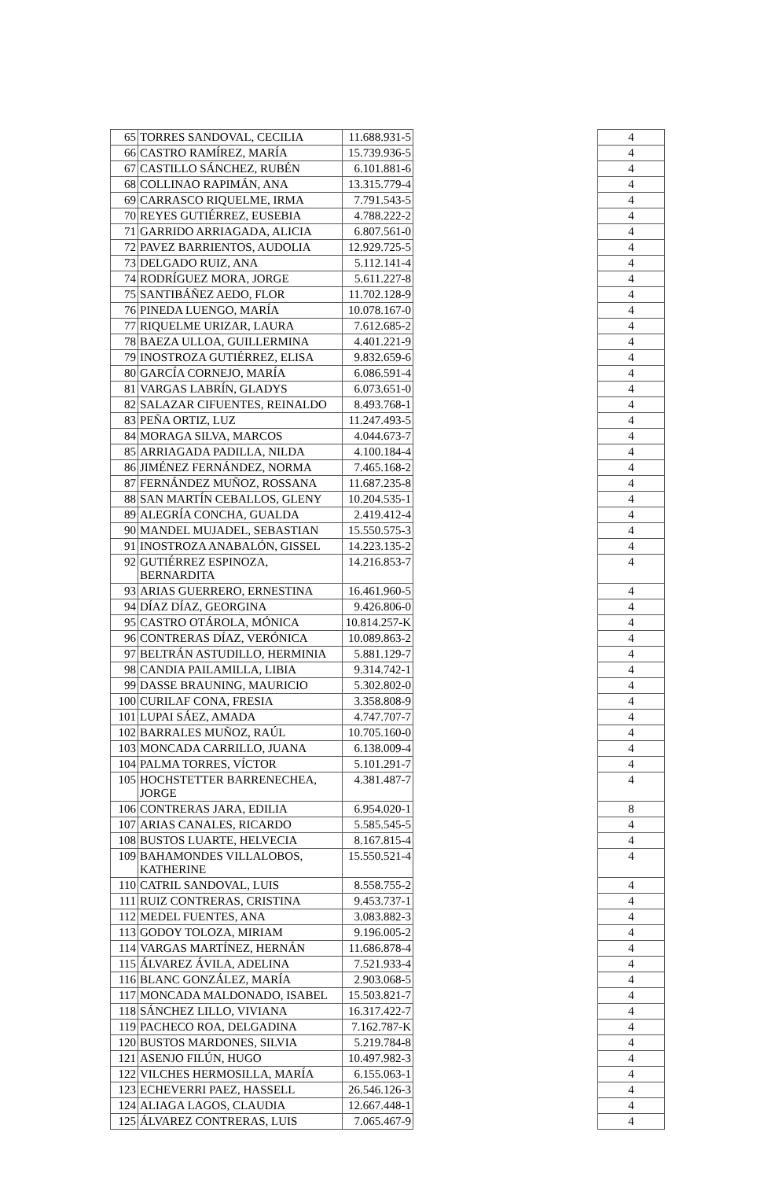| 65 | TORRES SANDOVAL, CECILIA | 11.688.931-5 | | 4 |
| 66 | CASTRO RAMÍREZ, MARÍA | 15.739.936-5 | | 4 |
| 67 | CASTILLO SÁNCHEZ, RUBÉN | 6.101.881-6 | | 4 |
| 68 | COLLINAO RAPIMÁN, ANA | 13.315.779-4 | | 4 |
| 69 | CARRASCO RIQUELME, IRMA | 7.791.543-5 | | 4 |
| 70 | REYES GUTIÉRREZ, EUSEBIA | 4.788.222-2 | | 4 |
| 71 | GARRIDO ARRIAGADA, ALICIA | 6.807.561-0 | | 4 |
| 72 | PAVEZ BARRIENTOS, AUDOLIA | 12.929.725-5 | | 4 |
| 73 | DELGADO RUIZ, ANA | 5.112.141-4 | | 4 |
| 74 | RODRÍGUEZ MORA, JORGE | 5.611.227-8 | | 4 |
| 75 | SANTIBÁÑEZ AEDO, FLOR | 11.702.128-9 | | 4 |
| 76 | PINEDA LUENGO, MARÍA | 10.078.167-0 | | 4 |
| 77 | RIQUELME URIZAR, LAURA | 7.612.685-2 | | 4 |
| 78 | BAEZA ULLOA, GUILLERMINA | 4.401.221-9 | | 4 |
| 79 | INOSTROZA GUTIÉRREZ, ELISA | 9.832.659-6 | | 4 |
| 80 | GARCÍA CORNEJO, MARÍA | 6.086.591-4 | | 4 |
| 81 | VARGAS LABRÍN, GLADYS | 6.073.651-0 | | 4 |
| 82 | SALAZAR CIFUENTES, REINALDO | 8.493.768-1 | | 4 |
| 83 | PEÑA ORTIZ, LUZ | 11.247.493-5 | | 4 |
| 84 | MORAGA SILVA, MARCOS | 4.044.673-7 | | 4 |
| 85 | ARRIAGADA PADILLA, NILDA | 4.100.184-4 | | 4 |
| 86 | JIMÉNEZ FERNÁNDEZ, NORMA | 7.465.168-2 | | 4 |
| 87 | FERNÁNDEZ MUÑOZ, ROSSANA | 11.687.235-8 | | 4 |
| 88 | SAN MARTÍN CEBALLOS, GLENY | 10.204.535-1 | | 4 |
| 89 | ALEGRÍA CONCHA, GUALDA | 2.419.412-4 | | 4 |
| 90 | MANDEL MUJADEL, SEBASTIAN | 15.550.575-3 | | 4 |
| 91 | INOSTROZA ANABALÓN, GISSEL | 14.223.135-2 | | 4 |
| 92 | GUTIÉRREZ ESPINOZA, BERNARDITA | 14.216.853-7 | | 4 |
| 93 | ARIAS GUERRERO, ERNESTINA | 16.461.960-5 | | 4 |
| 94 | DÍAZ DÍAZ, GEORGINA | 9.426.806-0 | | 4 |
| 95 | CASTRO OTÁROLA, MÓNICA | 10.814.257-K | | 4 |
| 96 | CONTRERAS DÍAZ, VERÓNICA | 10.089.863-2 | | 4 |
| 97 | BELTRÁN ASTUDILLO, HERMINIA | 5.881.129-7 | | 4 |
| 98 | CANDIA PAILAMILLA, LIBIA | 9.314.742-1 | | 4 |
| 99 | DASSE BRAUNING, MAURICIO | 5.302.802-0 | | 4 |
| 100 | CURILAF CONA, FRESIA | 3.358.808-9 | | 4 |
| 101 | LUPAI SÁEZ, AMADA | 4.747.707-7 | | 4 |
| 102 | BARRALES MUÑOZ, RAÚL | 10.705.160-0 | | 4 |
| 103 | MONCADA CARRILLO, JUANA | 6.138.009-4 | | 4 |
| 104 | PALMA TORRES, VÍCTOR | 5.101.291-7 | | 4 |
| 105 | HOCHSTETTER BARRENECHEA, JORGE | 4.381.487-7 | | 4 |
| 106 | CONTRERAS JARA, EDILIA | 6.954.020-1 | | 8 |
| 107 | ARIAS CANALES, RICARDO | 5.585.545-5 | | 4 |
| 108 | BUSTOS LUARTE, HELVECIA | 8.167.815-4 | | 4 |
| 109 | BAHAMONDES VILLALOBOS, KATHERINE | 15.550.521-4 | | 4 |
| 110 | CATRIL SANDOVAL, LUIS | 8.558.755-2 | | 4 |
| 111 | RUIZ CONTRERAS, CRISTINA | 9.453.737-1 | | 4 |
| 112 | MEDEL FUENTES, ANA | 3.083.882-3 | | 4 |
| 113 | GODOY TOLOZA, MIRIAM | 9.196.005-2 | | 4 |
| 114 | VARGAS MARTÍNEZ, HERNÁN | 11.686.878-4 | | 4 |
| 115 | ÁLVAREZ ÁVILA, ADELINA | 7.521.933-4 | | 4 |
| 116 | BLANC GONZÁLEZ, MARÍA | 2.903.068-5 | | 4 |
| 117 | MONCADA MALDONADO, ISABEL | 15.503.821-7 | | 4 |
| 118 | SÁNCHEZ LILLO, VIVIANA | 16.317.422-7 | | 4 |
| 119 | PACHECO ROA, DELGADINA | 7.162.787-K | | 4 |
| 120 | BUSTOS MARDONES, SILVIA | 5.219.784-8 | | 4 |
| 121 | ASENJO FILÚN, HUGO | 10.497.982-3 | | 4 |
| 122 | VILCHES HERMOSILLA, MARÍA | 6.155.063-1 | | 4 |
| 123 | ECHEVERRI PAEZ, HASSELL | 26.546.126-3 | | 4 |
| 124 | ALIAGA LAGOS, CLAUDIA | 12.667.448-1 | | 4 |
| 125 | ÁLVAREZ CONTRERAS, LUIS | 7.065.467-9 | | 4 |